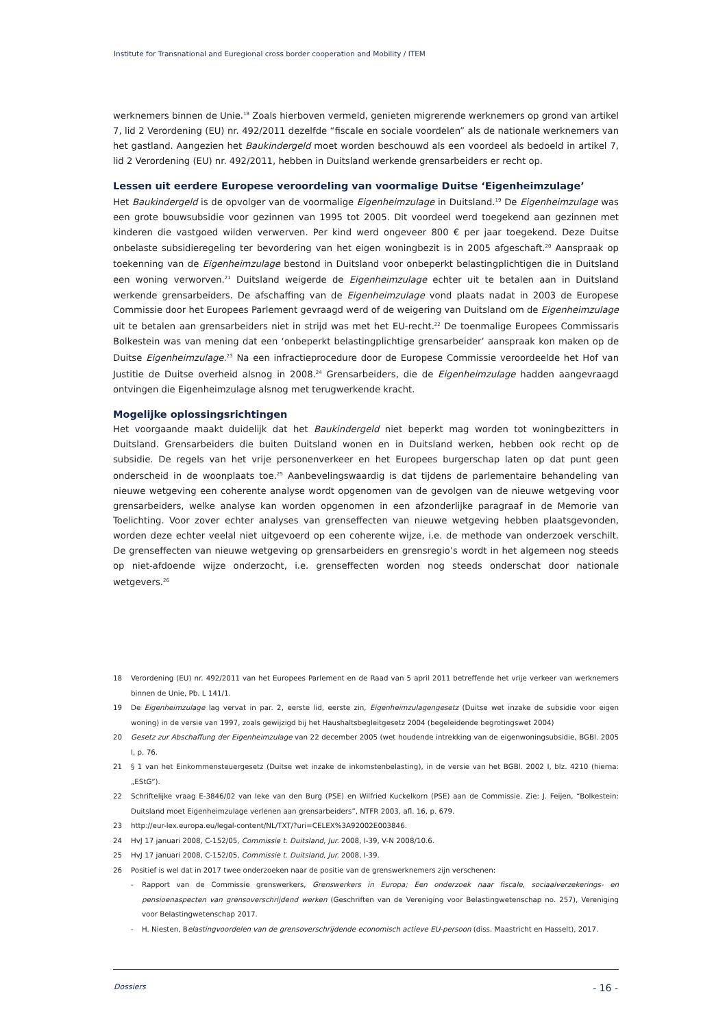Institute for Transnational and Euregional cross border cooperation and Mobility / ITEM
werknemers binnen de Unie.<sup>18</sup> Zoals hierboven vermeld, genieten migrerende werknemers op grond van artikel 7, lid 2 Verordening (EU) nr. 492/2011 dezelfde “fiscale en sociale voordelen” als de nationale werknemers van het gastland. Aangezien het Baukindergeld moet worden beschouwd als een voordeel als bedoeld in artikel 7, lid 2 Verordening (EU) nr. 492/2011, hebben in Duitsland werkende grensarbeiders er recht op.
Lessen uit eerdere Europese veroordeling van voormalige Duitse ‘Eigenheimzulage’
Het Baukindergeld is de opvolger van de voormalige Eigenheimzulage in Duitsland.<sup>19</sup> De Eigenheimzulage was een grote bouwsubsidie voor gezinnen van 1995 tot 2005. Dit voordeel werd toegekend aan gezinnen met kinderen die vastgoed wilden verwerven. Per kind werd ongeveer 800 € per jaar toegekend. Deze Duitse onbelaste subsidieregeling ter bevordering van het eigen woningbezit is in 2005 afgeschaft.<sup>20</sup> Aanspraak op toekenning van de Eigenheimzulage bestond in Duitsland voor onbeperkt belastingplichtigen die in Duitsland een woning verworven.<sup>21</sup> Duitsland weigerde de Eigenheimzulage echter uit te betalen aan in Duitsland werkende grensarbeiders. De afschaffing van de Eigenheimzulage vond plaats nadat in 2003 de Europese Commissie door het Europees Parlement gevraagd werd of de weigering van Duitsland om de Eigenheimzulage uit te betalen aan grensarbeiders niet in strijd was met het EU-recht.<sup>22</sup> De toenmalige Europees Commissaris Bolkestein was van mening dat een ‘onbeperkt belastingplichtige grensarbeider’ aanspraak kon maken op de Duitse Eigenheimzulage.<sup>23</sup> Na een infractieprocedure door de Europese Commissie veroordeelde het Hof van Justitie de Duitse overheid alsnog in 2008.<sup>24</sup> Grensarbeiders, die de Eigenheimzulage hadden aangevraagd ontvingen die Eigenheimzulage alsnog met terugwerkende kracht.
Mogelijke oplossingsrichtingen
Het voorgaande maakt duidelijk dat het Baukindergeld niet beperkt mag worden tot woningbezitters in Duitsland. Grensarbeiders die buiten Duitsland wonen en in Duitsland werken, hebben ook recht op de subsidie. De regels van het vrije personenverkeer en het Europees burgerschap laten op dat punt geen onderscheid in de woonplaats toe.<sup>25</sup> Aanbevelingswaardig is dat tijdens de parlementaire behandeling van nieuwe wetgeving een coherente analyse wordt opgenomen van de gevolgen van de nieuwe wetgeving voor grensarbeiders, welke analyse kan worden opgenomen in een afzonderlijke paragraaf in de Memorie van Toelichting. Voor zover echter analyses van grenseffecten van nieuwe wetgeving hebben plaatsgevonden, worden deze echter veelal niet uitgevoerd op een coherente wijze, i.e. de methode van onderzoek verschilt. De grenseffecten van nieuwe wetgeving op grensarbeiders en grensregio’s wordt in het algemeen nog steeds op niet-afdoende wijze onderzocht, i.e. grenseffecten worden nog steeds onderschat door nationale wetgevers.<sup>26</sup>
18 Verordening (EU) nr. 492/2011 van het Europees Parlement en de Raad van 5 april 2011 betreffende het vrije verkeer van werknemers binnen de Unie, Pb. L 141/1.
19 De Eigenheimzulage lag vervat in par. 2, eerste lid, eerste zin, Eigenheimzulagengesetz (Duitse wet inzake de subsidie voor eigen woning) in de versie van 1997, zoals gewijzigd bij het Haushaltsbegleitgesetz 2004 (begeleidende begrotingswet 2004)
20 Gesetz zur Abschaffung der Eigenheimzulage van 22 december 2005 (wet houdende intrekking van de eigenwoningsubsidie, BGBl. 2005 I, p. 76.
21 § 1 van het Einkommensteuergesetz (Duitse wet inzake de inkomstenbelasting), in de versie van het BGBl. 2002 I, blz. 4210 (hierna: „EStG”).
22 Schriftelijke vraag E-3846/02 van Ieke van den Burg (PSE) en Wilfried Kuckelkorn (PSE) aan de Commissie. Zie: J. Feijen, “Bolkestein: Duitsland moet Eigenheimzulage verlenen aan grensarbeiders”, NTFR 2003, afl. 16, p. 679.
23 http://eur-lex.europa.eu/legal-content/NL/TXT/?uri=CELEX%3A92002E003846.
24 HvJ 17 januari 2008, C-152/05, Commissie t. Duitsland, Jur. 2008, I-39, V-N 2008/10.6.
25 HvJ 17 januari 2008, C-152/05, Commissie t. Duitsland, Jur. 2008, I-39.
26 Positief is wel dat in 2017 twee onderzoeken naar de positie van de grenswerknemers zijn verschenen:
- Rapport van de Commissie grenswerkers, Grenswerkers in Europa; Een onderzoek naar fiscale, sociaalverzekerings- en pensioenaspecten van grensoverschrijdend werken (Geschriften van de Vereniging voor Belastingwetenschap no. 257), Vereniging voor Belastingwetenschap 2017.
- H. Niesten, Belastingvoordelen van de grensoverschrijdende economisch actieve EU-persoon (diss. Maastricht en Hasselt), 2017.
Dossiers - 16 -